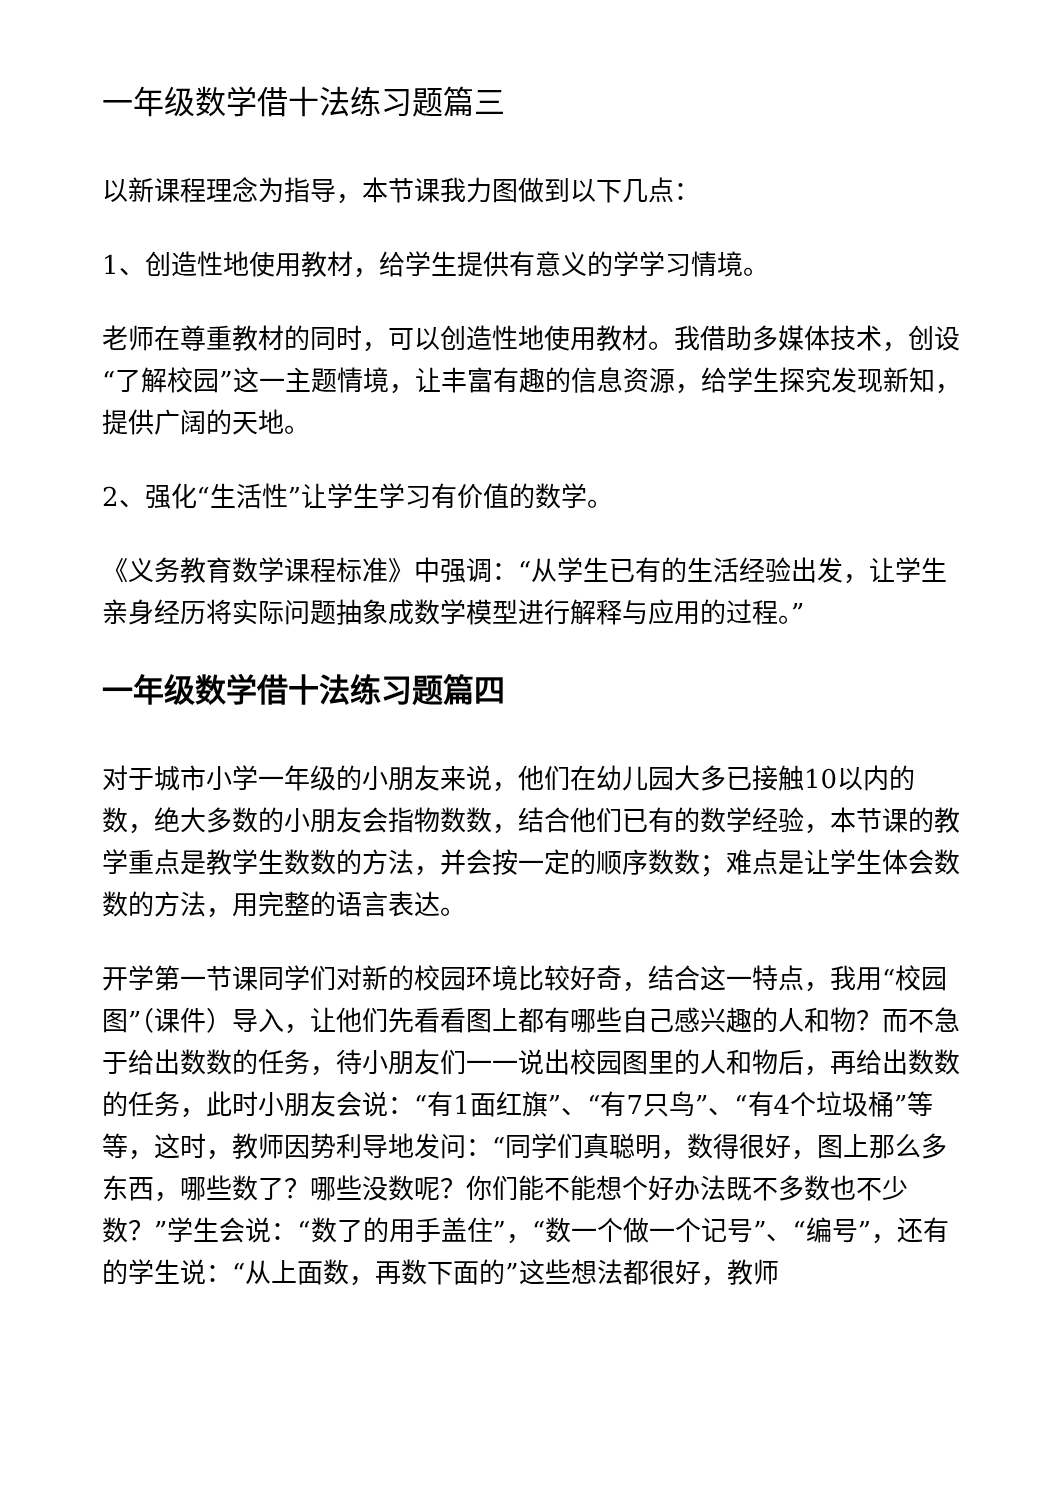一年级数学借十法练习题篇三
以新课程理念为指导，本节课我力图做到以下几点：
1、创造性地使用教材，给学生提供有意义的学学习情境。
老师在尊重教材的同时，可以创造性地使用教材。我借助多媒体技术，创设“了解校园”这一主题情境，让丰富有趣的信息资源，给学生探究发现新知，提供广阔的天地。
2、强化“生活性”让学生学习有价值的数学。
《义务教育数学课程标准》中强调：“从学生已有的生活经验出发，让学生亲身经历将实际问题抽象成数学模型进行解释与应用的过程。”
一年级数学借十法练习题篇四
对于城市小学一年级的小朋友来说，他们在幼儿园大多已接触10以内的数，绝大多数的小朋友会指物数数，结合他们已有的数学经验，本节课的教学重点是教学生数数的方法，并会按一定的顺序数数；难点是让学生体会数数的方法，用完整的语言表达。
开学第一节课同学们对新的校园环境比较好奇，结合这一特点，我用“校园图”（课件）导入，让他们先看看图上都有哪些自己感兴趣的人和物？而不急于给出数数的任务，待小朋友们一一说出校园图里的人和物后，再给出数数的任务，此时小朋友会说：“有1面红旗”、“有7只鸟”、“有4个垃圾桶”等等，这时，教师因势利导地发问：“同学们真聪明，数得很好，图上那么多东西，哪些数了？哪些没数呢？你们能不能想个好办法既不多数也不少数？”学生会说：“数了的用手盖住”，“数一个做一个记号”、“编号”，还有的学生说：“从上面数，再数下面的”这些想法都很好，教师